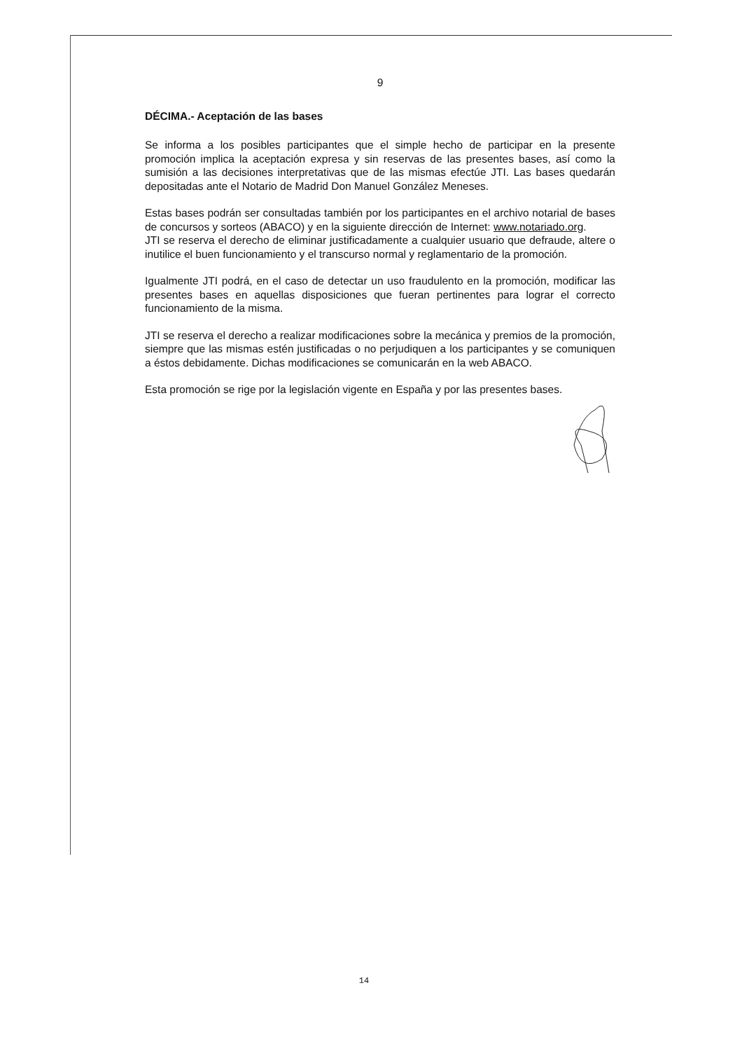9
DÉCIMA.- Aceptación de las bases
Se informa a los posibles participantes que el simple hecho de participar en la presente promoción implica la aceptación expresa y sin reservas de las presentes bases, así como la sumisión a las decisiones interpretativas que de las mismas efectúe JTI. Las bases quedarán depositadas ante el Notario de Madrid Don Manuel González Meneses.
Estas bases podrán ser consultadas también por los participantes en el archivo notarial de bases de concursos y sorteos (ABACO) y en la siguiente dirección de Internet: www.notariado.org.
JTI se reserva el derecho de eliminar justificadamente a cualquier usuario que defraude, altere o inutilice el buen funcionamiento y el transcurso normal y reglamentario de la promoción.
Igualmente JTI podrá, en el caso de detectar un uso fraudulento en la promoción, modificar las presentes bases en aquellas disposiciones que fueran pertinentes para lograr el correcto funcionamiento de la misma.
JTI se reserva el derecho a realizar modificaciones sobre la mecánica y premios de la promoción, siempre que las mismas estén justificadas o no perjudiquen a los participantes y se comuniquen a éstos debidamente. Dichas modificaciones se comunicarán en la web ABACO.
Esta promoción se rige por la legislación vigente en España y por las presentes bases.
14